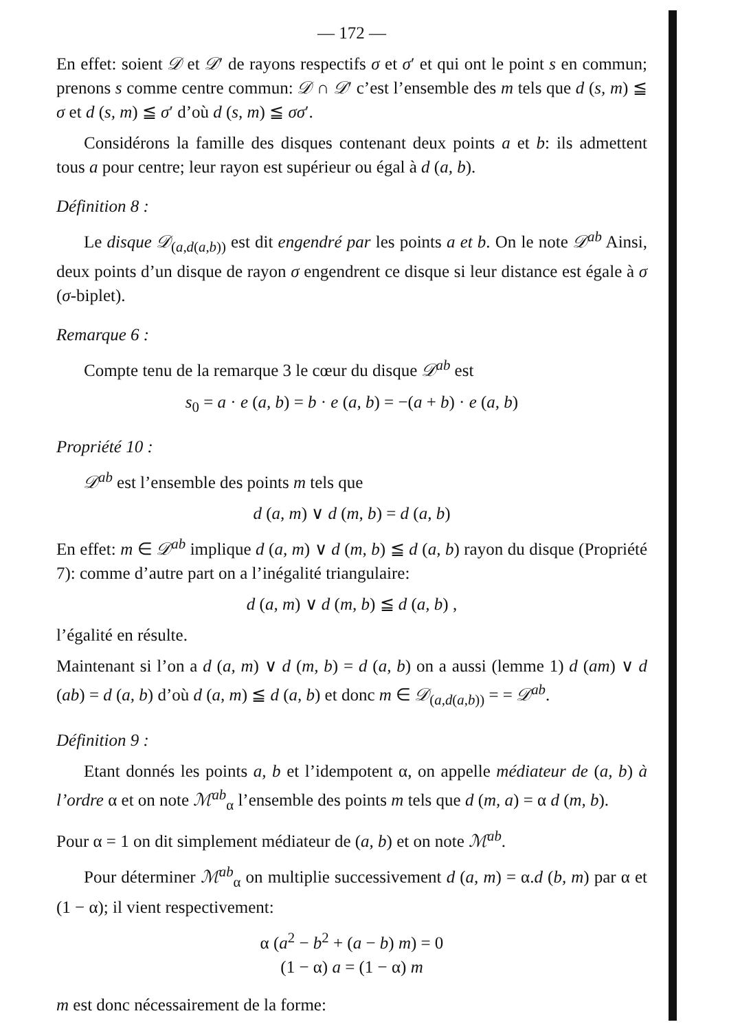— 172 —
En effet: soient 𝒟 et 𝒟′ de rayons respectifs σ et σ′ et qui ont le point s en commun; prenons s comme centre commun: 𝒟 ∩ 𝒟′ c’est l’ensemble des m tels que d (s, m) ≦ σ et d (s, m) ≦ σ′ d’où d (s, m) ≦ σσ′.
Considérons la famille des disques contenant deux points a et b: ils admettent tous a pour centre; leur rayon est supérieur ou égal à d (a, b).
Définition 8 :
Le disque 𝒟<sub>(a,d(a,b))</sub> est dit engendré par les points a et b. On le note 𝒟<sup>ab</sup> Ainsi, deux points d’un disque de rayon σ engendrent ce disque si leur distance est égale à σ (σ-biplet).
Remarque 6 :
Compte tenu de la remarque 3 le cœur du disque 𝒟<sup>ab</sup> est
s<sub>0</sub> = a · e (a, b) = b · e (a, b) = −(a + b) · e (a, b)
Propriété 10 :
𝒟<sup>ab</sup> est l’ensemble des points m tels que
d (a, m) ∨ d (m, b) = d (a, b)
En effet: m ∈ 𝒟<sup>ab</sup> implique d (a, m) ∨ d (m, b) ≦ d (a, b) rayon du disque (Propriété 7): comme d’autre part on a l’inégalité triangulaire:
d (a, m) ∨ d (m, b) ≦ d (a, b) ,
l’égalité en résulte.
Maintenant si l’on a d (a, m) ∨ d (m, b) = d (a, b) on a aussi (lemme 1) d (am) ∨ d (ab) = d (a, b) d’où d (a, m) ≦ d (a, b) et donc m ∈ 𝒟<sub>(a,d(a,b))</sub> = = 𝒟<sup>ab</sup>.
Définition 9 :
Etant donnés les points a, b et l’idempotent α, on appelle médiateur de (a, b) à l’ordre α et on note ℳ<sup>ab</sup><sub>α</sub> l’ensemble des points m tels que d (m, a) = α d (m, b).
Pour α = 1 on dit simplement médiateur de (a, b) et on note ℳ<sup>ab</sup>.
Pour déterminer ℳ<sup>ab</sup><sub>α</sub> on multiplie successivement d (a, m) = α.d (b, m) par α et (1 − α); il vient respectivement:
α (a<sup>2</sup> − b<sup>2</sup> + (a − b) m) = 0
(1 − α) a = (1 − α) m
m est donc nécessairement de la forme: